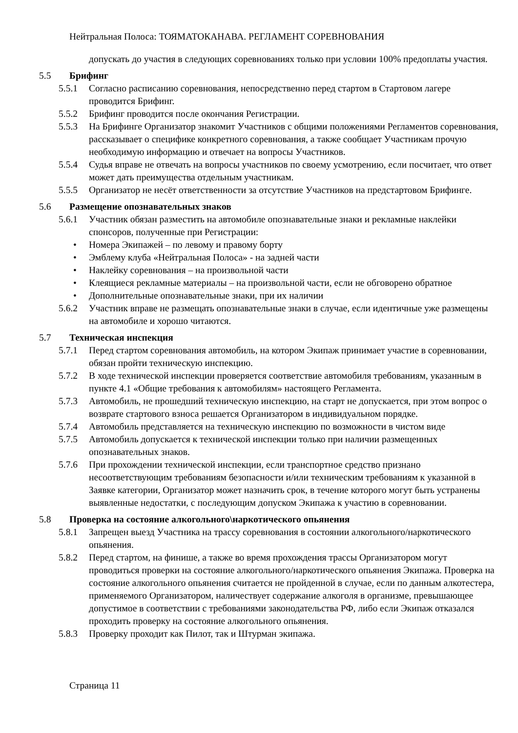Нейтральная Полоса: ТОЯМАТОКАНАВА. РЕГЛАМЕНТ СОРЕВНОВАНИЯ
допускать до участия в следующих соревнованиях только при условии 100% предоплаты участия.
5.5 Брифинг
5.5.1 Согласно расписанию соревнования, непосредственно перед стартом в Стартовом лагере проводится Брифинг.
5.5.2 Брифинг проводится после окончания Регистрации.
5.5.3 На Брифинге Организатор знакомит Участников с общими положениями Регламентов соревнования, рассказывает о специфике конкретного соревнования, а также сообщает Участникам прочую необходимую информацию и отвечает на вопросы Участников.
5.5.4 Судья вправе не отвечать на вопросы участников по своему усмотрению, если посчитает, что ответ может дать преимущества отдельным участникам.
5.5.5 Организатор не несёт ответственности за отсутствие Участников на предстартовом Брифинге.
5.6 Размещение опознавательных знаков
5.6.1 Участник обязан разместить на автомобиле опознавательные знаки и рекламные наклейки спонсоров, полученные при Регистрации:
• Номера Экипажей – по левому и правому борту
• Эмблему клуба «Нейтральная Полоса» - на задней части
• Наклейку соревнования – на произвольной части
• Клеящиеся рекламные материалы – на произвольной части, если не обговорено обратное
• Дополнительные опознавательные знаки, при их наличии
5.6.2 Участник вправе не размещать опознавательные знаки в случае, если идентичные уже размещены на автомобиле и хорошо читаются.
5.7 Техническая инспекция
5.7.1 Перед стартом соревнования автомобиль, на котором Экипаж принимает участие в соревновании, обязан пройти техническую инспекцию.
5.7.2 В ходе технической инспекции проверяется соответствие автомобиля требованиям, указанным в пункте 4.1 «Общие требования к автомобилям» настоящего Регламента.
5.7.3 Автомобиль, не прошедший техническую инспекцию, на старт не допускается, при этом вопрос о возврате стартового взноса решается Организатором в индивидуальном порядке.
5.7.4 Автомобиль представляется на техническую инспекцию по возможности в чистом виде
5.7.5 Автомобиль допускается к технической инспекции только при наличии размещенных опознавательных знаков.
5.7.6 При прохождении технической инспекции, если транспортное средство признано несоответствующим требованиям безопасности и/или техническим требованиям к указанной в Заявке категории, Организатор может назначить срок, в течение которого могут быть устранены выявленные недостатки, с последующим допуском Экипажа к участию в соревновании.
5.8 Проверка на состояние алкогольного\наркотического опьянения
5.8.1 Запрещен выезд Участника на трассу соревнования в состоянии алкогольного/наркотического опьянения.
5.8.2 Перед стартом, на финише, а также во время прохождения трассы Организатором могут проводиться проверки на состояние алкогольного/наркотического опьянения Экипажа. Проверка на состояние алкогольного опьянения считается не пройденной в случае, если по данным алкотестера, применяемого Организатором, наличествует содержание алкоголя в организме, превышающее допустимое в соответствии с требованиями законодательства РФ, либо если Экипаж отказался проходить проверку на состояние алкогольного опьянения.
5.8.3 Проверку проходит как Пилот, так и Штурман экипажа.
Страница 11